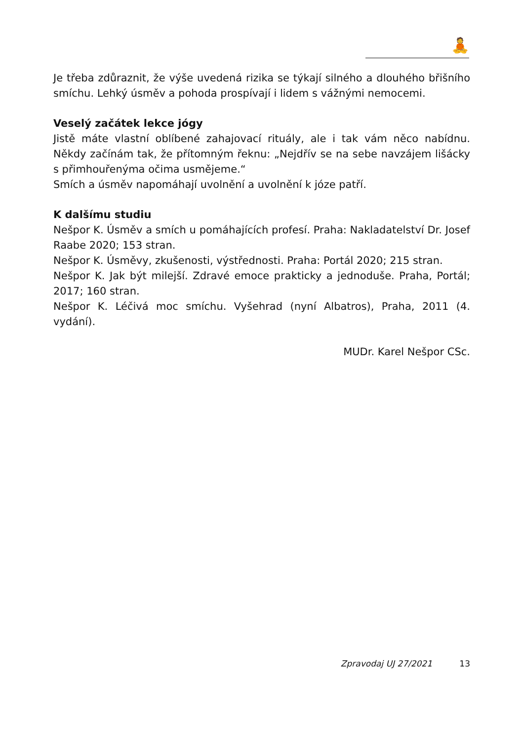🧘
Je třeba zdůraznit, že výše uvedená rizika se týkají silného a dlouhého břišního smíchu. Lehký úsměv a pohoda prospívají i lidem s vážnými nemocemi.
Veselý začátek lekce jógy
Jistě máte vlastní oblíbené zahajovací rituály, ale i tak vám něco nabídnu. Někdy začínám tak, že přítomným řeknu: „Nejdřív se na sebe navzájem lišácky s přimhouřenýma očima usmějeme.“
Smích a úsměv napomáhají uvolnění a uvolnění k józe patří.
K dalšímu studiu
Nešpor K. Úsměv a smích u pomáhajících profesí. Praha: Nakladatelství Dr. Josef Raabe 2020; 153 stran.
Nešpor K. Úsměvy, zkušenosti, výstřednosti. Praha: Portál 2020; 215 stran.
Nešpor K. Jak být milejší. Zdravé emoce prakticky a jednoduše. Praha, Portál; 2017; 160 stran.
Nešpor K. Léčivá moc smíchu. Vyšehrad (nyní Albatros), Praha, 2011 (4. vydání).
MUDr. Karel Nešpor CSc.
Zpravodaj UJ 27/2021 13